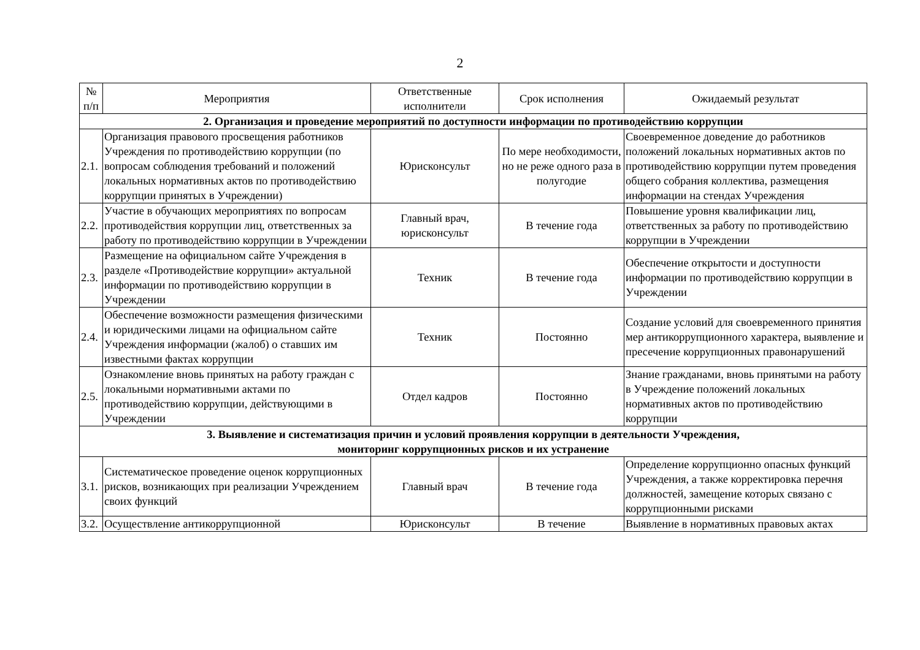2
| № п/п | Мероприятия | Ответственные исполнители | Срок исполнения | Ожидаемый результат |
| --- | --- | --- | --- | --- |
| 2. Организация и проведение мероприятий по доступности информации по противодействию коррупции | | | | |
| 2.1. | Организация правового просвещения работников Учреждения по противодействию коррупции (по вопросам соблюдения требований и положений локальных нормативных актов по противодействию коррупции принятых в Учреждении) | Юрисконсульт | По мере необходимости, но не реже одного раза в полугодие | Своевременное доведение до работников положений локальных нормативных актов по противодействию коррупции путем проведения общего собрания коллектива, размещения информации на стендах Учреждения |
| 2.2. | Участие в обучающих мероприятиях по вопросам противодействия коррупции лиц, ответственных за работу по противодействию коррупции в Учреждении | Главный врач, юрисконсульт | В течение года | Повышение уровня квалификации лиц, ответственных за работу по противодействию коррупции в Учреждении |
| 2.3. | Размещение на официальном сайте Учреждения в разделе «Противодействие коррупции» актуальной информации по противодействию коррупции в Учреждении | Техник | В течение года | Обеспечение открытости и доступности информации по противодействию коррупции в Учреждении |
| 2.4. | Обеспечение возможности размещения физическими и юридическими лицами на официальном сайте Учреждения информации (жалоб) о ставших им известными фактах коррупции | Техник | Постоянно | Создание условий для своевременного принятия мер антикоррупционного характера, выявление и пресечение коррупционных правонарушений |
| 2.5. | Ознакомление вновь принятых на работу граждан с локальными нормативными актами по противодействию коррупции, действующими в Учреждении | Отдел кадров | Постоянно | Знание гражданами, вновь принятыми на работу в Учреждение положений локальных нормативных актов по противодействию коррупции |
| 3. Выявление и систематизация причин и условий проявления коррупции в деятельности Учреждения, мониторинг коррупционных рисков и их устранение | | | | |
| 3.1. | Систематическое проведение оценок коррупционных рисков, возникающих при реализации Учреждением своих функций | Главный врач | В течение года | Определение коррупционно опасных функций Учреждения, а также корректировка перечня должностей, замещение которых связано с коррупционными рисками |
| 3.2. | Осуществление антикоррупционной | Юрисконсульт | В течение | Выявление в нормативных правовых актах |